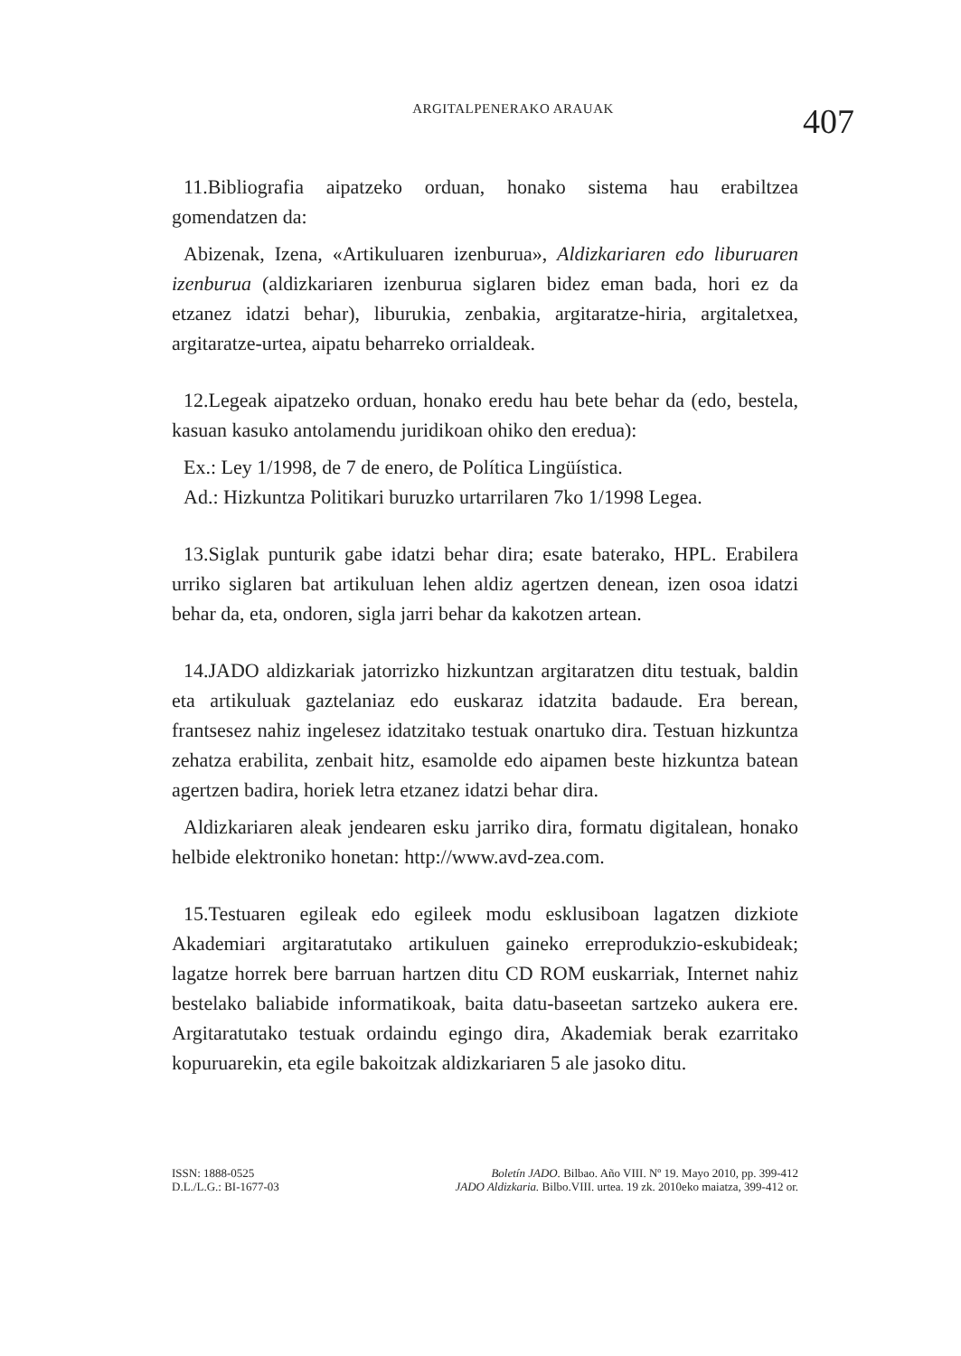ARGITALPENERAKO ARAUAK
407
11.Bibliografia aipatzeko orduan, honako sistema hau erabiltzea gomendatzen da:
Abizenak, Izena, «Artikuluaren izenburua», Aldizkariaren edo liburuaren izenburua (aldizkariaren izenburua siglaren bidez eman bada, hori ez da etzanez idatzi behar), liburukia, zenbakia, argitaratze-hiria, argitaletxea, argitaratze-urtea, aipatu beharreko orrialdeak.
12.Legeak aipatzeko orduan, honako eredu hau bete behar da (edo, bestela, kasuan kasuko antolamendu juridikoan ohiko den eredua):
Ex.: Ley 1/1998, de 7 de enero, de Política Lingüística.
Ad.: Hizkuntza Politikari buruzko urtarrilaren 7ko 1/1998 Legea.
13.Siglak punturik gabe idatzi behar dira; esate baterako, HPL. Erabilera urriko siglaren bat artikuluan lehen aldiz agertzen denean, izen osoa idatzi behar da, eta, ondoren, sigla jarri behar da kakotzen artean.
14.JADO aldizkariak jatorrizko hizkuntzan argitaratzen ditu testuak, baldin eta artikuluak gaztelaniaz edo euskaraz idatzita badaude. Era berean, frantsesez nahiz ingelesez idatzitako testuak onartuko dira. Testuan hizkuntza zehatza erabilita, zenbait hitz, esamolde edo aipamen beste hizkuntza batean agertzen badira, horiek letra etzanez idatzi behar dira.
Aldizkariaren aleak jendearen esku jarriko dira, formatu digitalean, honako helbide elektroniko honetan: http://www.avd-zea.com.
15.Testuaren egileak edo egileek modu esklusiboan lagatzen dizkiote Akademiari argitaratutako artikuluen gaineko erreprodukzio-eskubideak; lagatze horrek bere barruan hartzen ditu CD ROM euskarriak, Internet nahiz bestelako baliabide informatikoak, baita datu-baseetan sartzeko aukera ere. Argitaratutako testuak ordaindu egingo dira, Akademiak berak ezarritako kopuruarekin, eta egile bakoitzak aldizkariaren 5 ale jasoko ditu.
ISSN: 1888-0525
D.L./L.G.: BI-1677-03
Boletín JADO. Bilbao. Año VIII. Nº 19. Mayo 2010, pp. 399-412
JADO Aldizkaria. Bilbo.VIII. urtea. 19 zk. 2010eko maiatza, 399-412 or.